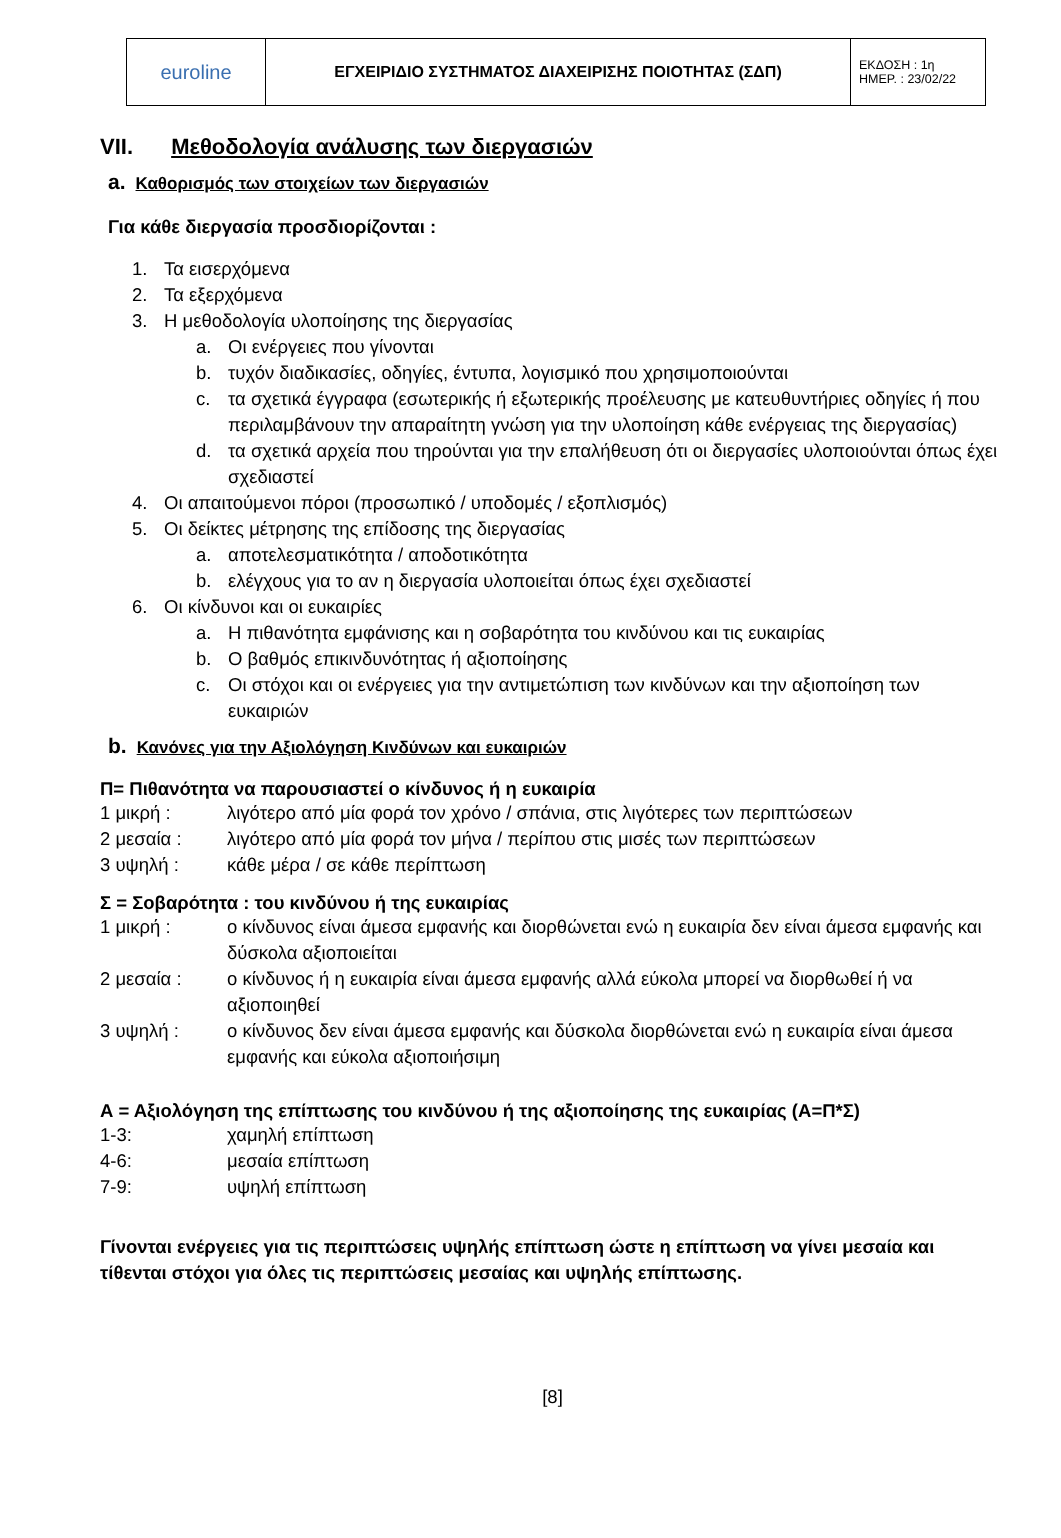| euroline | ΕΓΧΕΙΡΙΔΙΟ ΣΥΣΤΗΜΑΤΟΣ ΔΙΑΧΕΙΡΙΣΗΣ ΠΟΙΟΤΗΤΑΣ (ΣΔΠ) | ΕΚΔΟΣΗ : 1η ΗΜΕΡ. : 23/02/22 |
VII. Μεθοδολογία ανάλυσης των διεργασιών
a. Καθορισμός των στοιχείων των διεργασιών
Για κάθε διεργασία προσδιορίζονται :
1. Τα εισερχόμενα
2. Τα εξερχόμενα
3. Η μεθοδολογία υλοποίησης της διεργασίας
a. Οι ενέργειες που γίνονται
b. τυχόν διαδικασίες, οδηγίες, έντυπα, λογισμικό που χρησιμοποιούνται
c. τα σχετικά έγγραφα (εσωτερικής ή εξωτερικής προέλευσης με κατευθυντήριες οδηγίες ή που περιλαμβάνουν την απαραίτητη γνώση για την υλοποίηση κάθε ενέργειας της διεργασίας)
d. τα σχετικά αρχεία που τηρούνται για την επαλήθευση ότι οι διεργασίες υλοποιούνται όπως έχει σχεδιαστεί
4. Οι απαιτούμενοι πόροι (προσωπικό / υποδομές / εξοπλισμός)
5. Οι δείκτες μέτρησης της επίδοσης της διεργασίας
a. αποτελεσματικότητα / αποδοτικότητα
b. ελέγχους για το αν η διεργασία υλοποιείται όπως έχει σχεδιαστεί
6. Οι κίνδυνοι και οι ευκαιρίες
a. Η πιθανότητα εμφάνισης και η σοβαρότητα του κινδύνου και τις ευκαιρίας
b. Ο βαθμός επικινδυνότητας ή αξιοποίησης
c. Οι στόχοι και οι ενέργειες για την αντιμετώπιση των κινδύνων και την αξιοποίηση των ευκαιριών
b. Κανόνες για την Αξιολόγηση Κινδύνων και ευκαιριών
Π= Πιθανότητα να παρουσιαστεί ο κίνδυνος ή η ευκαιρία
1 μικρή : λιγότερο από μία φορά τον χρόνο / σπάνια, στις λιγότερες των περιπτώσεων
2 μεσαία : λιγότερο από μία φορά τον μήνα / περίπου στις μισές των περιπτώσεων
3 υψηλή : κάθε μέρα / σε κάθε περίπτωση
Σ = Σοβαρότητα : του κινδύνου ή της ευκαιρίας
1 μικρή : ο κίνδυνος είναι άμεσα εμφανής και διορθώνεται ενώ η ευκαιρία δεν είναι άμεσα εμφανής και δύσκολα αξιοποιείται
2 μεσαία : ο κίνδυνος ή η ευκαιρία είναι άμεσα εμφανής αλλά εύκολα μπορεί να διορθωθεί ή να αξιοποιηθεί
3 υψηλή : ο κίνδυνος δεν είναι άμεσα εμφανής και δύσκολα διορθώνεται ενώ η ευκαιρία είναι άμεσα εμφανής και εύκολα αξιοποιήσιμη
Α = Αξιολόγηση της επίπτωσης του κινδύνου ή της αξιοποίησης της ευκαιρίας (Α=Π*Σ)
1-3: χαμηλή επίπτωση
4-6: μεσαία επίπτωση
7-9: υψηλή επίπτωση
Γίνονται ενέργειες για τις περιπτώσεις υψηλής επίπτωση ώστε η επίπτωση να γίνει μεσαία και τίθενται στόχοι για όλες τις περιπτώσεις μεσαίας και υψηλής επίπτωσης.
[8]